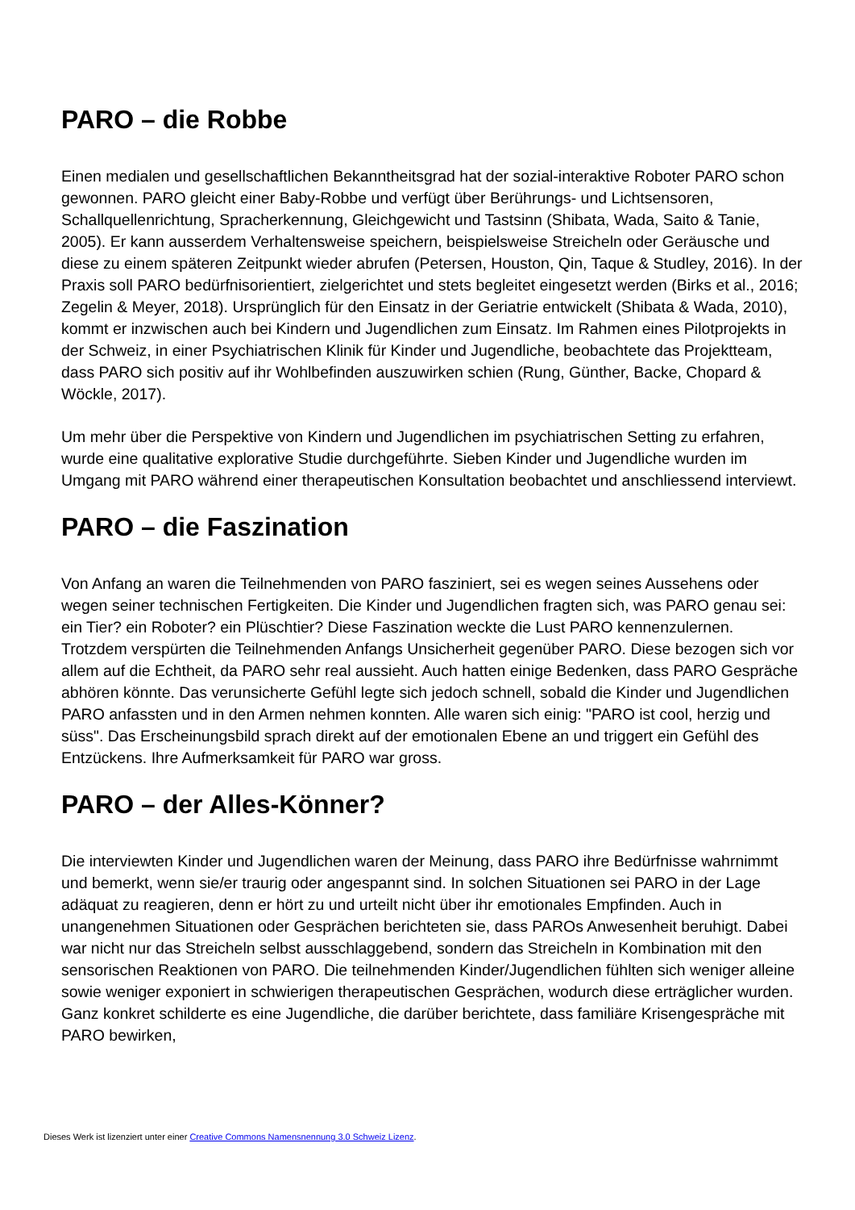PARO – die Robbe
Einen medialen und gesellschaftlichen Bekanntheitsgrad hat der sozial-interaktive Roboter PARO schon gewonnen. PARO gleicht einer Baby-Robbe und verfügt über Berührungs- und Lichtsensoren, Schallquellenrichtung, Spracherkennung, Gleichgewicht und Tastsinn (Shibata, Wada, Saito & Tanie, 2005). Er kann ausserdem Verhaltensweise speichern, beispielsweise Streicheln oder Geräusche und diese zu einem späteren Zeitpunkt wieder abrufen (Petersen, Houston, Qin, Taque & Studley, 2016). In der Praxis soll PARO bedürfnisorientiert, zielgerichtet und stets begleitet eingesetzt werden (Birks et al., 2016; Zegelin & Meyer, 2018). Ursprünglich für den Einsatz in der Geriatrie entwickelt (Shibata & Wada, 2010), kommt er inzwischen auch bei Kindern und Jugendlichen zum Einsatz. Im Rahmen eines Pilotprojekts in der Schweiz, in einer Psychiatrischen Klinik für Kinder und Jugendliche, beobachtete das Projektteam, dass PARO sich positiv auf ihr Wohlbefinden auszuwirken schien (Rung, Günther, Backe, Chopard & Wöckle, 2017).
Um mehr über die Perspektive von Kindern und Jugendlichen im psychiatrischen Setting zu erfahren, wurde eine qualitative explorative Studie durchgeführte. Sieben Kinder und Jugendliche wurden im Umgang mit PARO während einer therapeutischen Konsultation beobachtet und anschliessend interviewt.
PARO – die Faszination
Von Anfang an waren die Teilnehmenden von PARO fasziniert, sei es wegen seines Aussehens oder wegen seiner technischen Fertigkeiten. Die Kinder und Jugendlichen fragten sich, was PARO genau sei: ein Tier? ein Roboter? ein Plüschtier? Diese Faszination weckte die Lust PARO kennenzulernen. Trotzdem verspürten die Teilnehmenden Anfangs Unsicherheit gegenüber PARO. Diese bezogen sich vor allem auf die Echtheit, da PARO sehr real aussieht. Auch hatten einige Bedenken, dass PARO Gespräche abhören könnte. Das verunsicherte Gefühl legte sich jedoch schnell, sobald die Kinder und Jugendlichen PARO anfassten und in den Armen nehmen konnten. Alle waren sich einig: "PARO ist cool, herzig und süss". Das Erscheinungsbild sprach direkt auf der emotionalen Ebene an und triggert ein Gefühl des Entzückens. Ihre Aufmerksamkeit für PARO war gross.
PARO – der Alles-Könner?
Die interviewten Kinder und Jugendlichen waren der Meinung, dass PARO ihre Bedürfnisse wahrnimmt und bemerkt, wenn sie/er traurig oder angespannt sind. In solchen Situationen sei PARO in der Lage adäquat zu reagieren, denn er hört zu und urteilt nicht über ihr emotionales Empfinden. Auch in unangenehmen Situationen oder Gesprächen berichteten sie, dass PAROs Anwesenheit beruhigt. Dabei war nicht nur das Streicheln selbst ausschlaggebend, sondern das Streicheln in Kombination mit den sensorischen Reaktionen von PARO. Die teilnehmenden Kinder/Jugendlichen fühlten sich weniger alleine sowie weniger exponiert in schwierigen therapeutischen Gesprächen, wodurch diese erträglicher wurden. Ganz konkret schilderte es eine Jugendliche, die darüber berichtete, dass familiäre Krisengespräche mit PARO bewirken,
Dieses Werk ist lizenziert unter einer Creative Commons Namensnennung 3.0 Schweiz Lizenz.